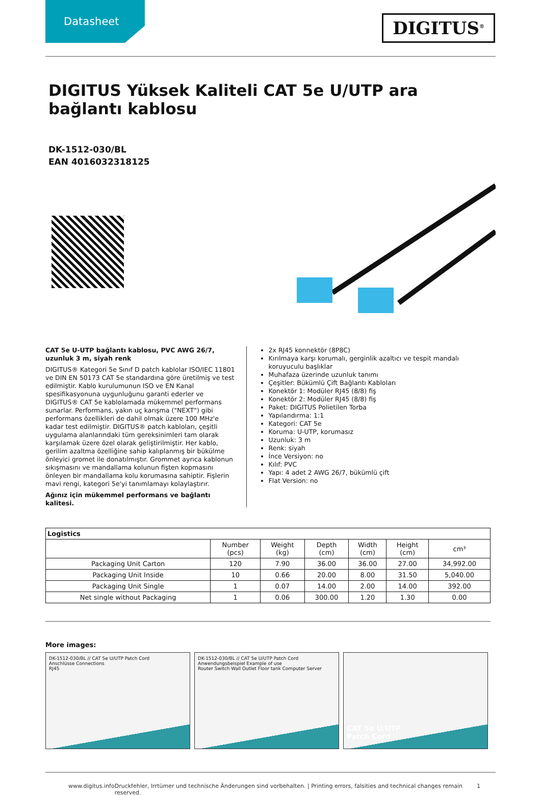Datasheet
DIGITUS<sup>®</sup>
DIGITUS Yüksek Kaliteli CAT 5e U/UTP ara bağlantı kablosu
DK-1512-030/BL
EAN 4016032318125
CAT 5e U-UTP bağlantı kablosu, PVC AWG 26/7, uzunluk 3 m, siyah renk
DIGITUS® Kategori 5e Sınıf D patch kablolar ISO/IEC 11801 ve DIN EN 50173 CAT 5e standardına göre üretilmiş ve test edilmiştir. Kablo kurulumunun ISO ve EN Kanal spesifikasyonuna uygunluğunu garanti ederler ve DIGITUS® CAT 5e kablolamada mükemmel performans sunarlar. Performans, yakın uç karışma ("NEXT") gibi performans özellikleri de dahil olmak üzere 100 MHz'e kadar test edilmiştir. DIGITUS® patch kabloları, çeşitli uygulama alanlarındaki tüm gereksinimleri tam olarak karşılamak üzere özel olarak geliştirilmiştir. Her kablo, gerilim azaltma özelliğine sahip kalıplanmış bir bükülme önleyici gromet ile donatılmıştır. Grommet ayrıca kablonun sıkışmasını ve mandallama kolunun fişten kopmasını önleyen bir mandallama kolu korumasına sahiptir. Fişlerin mavi rengi, kategori 5e'yi tanımlamayı kolaylaştırır.
Ağınız için mükemmel performans ve bağlantı kalitesi.
2x RJ45 konnektör (8P8C)
Kırılmaya karşı korumalı, gerginlik azaltıcı ve tespit mandalı koruyuculu başlıklar
Muhafaza üzerinde uzunluk tanımı
Çeşitler: Bükümlü Çift Bağlantı Kabloları
Konektör 1: Modüler RJ45 (8/8) fiş
Konektör 2: Modüler RJ45 (8/8) fiş
Paket: DIGITUS Polietilen Torba
Yapılandırma: 1:1
Kategori: CAT 5e
Koruma: U-UTP, korumasız
Uzunluk: 3 m
Renk: siyah
İnce Versiyon: no
Kılıf: PVC
Yapı: 4 adet 2 AWG 26/7, bükümlü çift
Flat Version: no
| Logistics | | | | | | |
| --- | --- | --- | --- | --- | --- | --- |
| | Number (pcs) | Weight (kg) | Depth (cm) | Width (cm) | Height (cm) | cm³ |
| Packaging Unit Carton | 120 | 7.90 | 36.00 | 36.00 | 27.00 | 34,992.00 |
| Packaging Unit Inside | 10 | 0.66 | 20.00 | 8.00 | 31.50 | 5,040.00 |
| Packaging Unit Single | 1 | 0.07 | 14.00 | 2.00 | 14.00 | 392.00 |
| Net single without Packaging | 1 | 0.06 | 300.00 | 1.20 | 1.30 | 0.00 |
More images:
DK-1512-030/BL // CAT 5e U/UTP Patch Cord
Anschlüsse Connections
RJ45
DK-1512-030/BL // CAT 5e U/UTP Patch Cord
Anwendungsbeispiel Example of use
Router Switch Wall Outlet Floor tank Computer Server
CAT 5e U/UTP
Patch Cord
www.digitus.info Druckfehler, Irrtümer und technische Änderungen sind vorbehalten. | Printing errors, falsities and technical changes remain reserved. 1